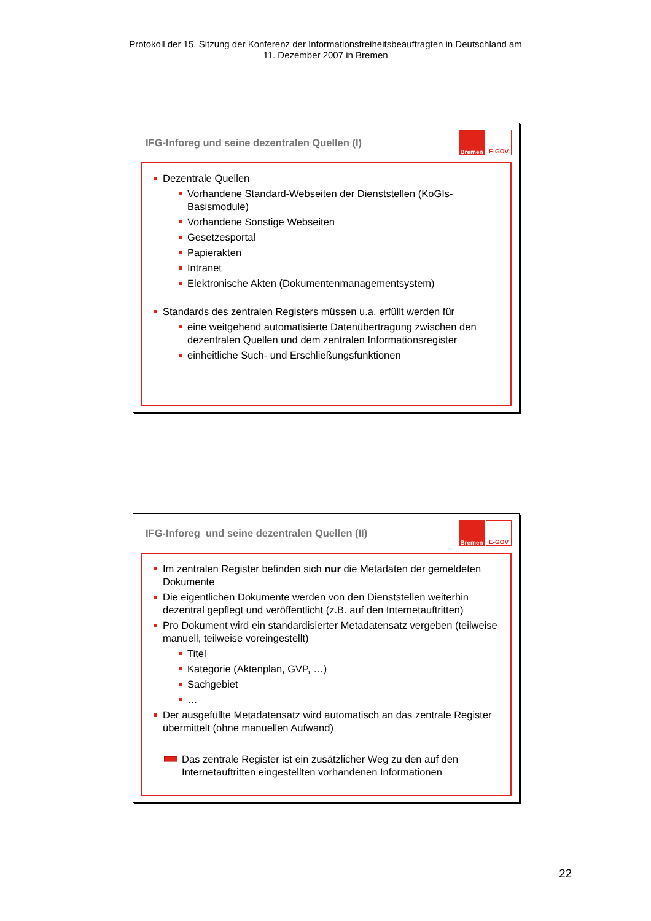Protokoll der 15. Sitzung der Konferenz der Informationsfreiheitsbeauftragten in Deutschland am
11. Dezember 2007 in Bremen
IFG-Inforeg und seine dezentralen Quellen (I)
Bremen E-GOV
Dezentrale Quellen
Vorhandene Standard-Webseiten der Dienststellen (KoGIs-Basismodule)
Vorhandene Sonstige Webseiten
Gesetzesportal
Papierakten
Intranet
Elektronische Akten (Dokumentenmanagementsystem)
Standards des zentralen Registers müssen u.a. erfüllt werden für
eine weitgehend automatisierte Datenübertragung zwischen den dezentralen Quellen und dem zentralen Informationsregister
einheitliche Such- und Erschließungsfunktionen
IFG-Inforeg und seine dezentralen Quellen (II)
Bremen E-GOV
Im zentralen Register befinden sich nur die Metadaten der gemeldeten Dokumente
Die eigentlichen Dokumente werden von den Dienststellen weiterhin dezentral gepflegt und veröffentlicht (z.B. auf den Internetauftritten)
Pro Dokument wird ein standardisierter Metadatensatz vergeben (teilweise manuell, teilweise voreingestellt)
Titel
Kategorie (Aktenplan, GVP, …)
Sachgebiet
…
Der ausgefüllte Metadatensatz wird automatisch an das zentrale Register übermittelt (ohne manuellen Aufwand)
Das zentrale Register ist ein zusätzlicher Weg zu den auf den Internetauftritten eingestellten vorhandenen Informationen
22